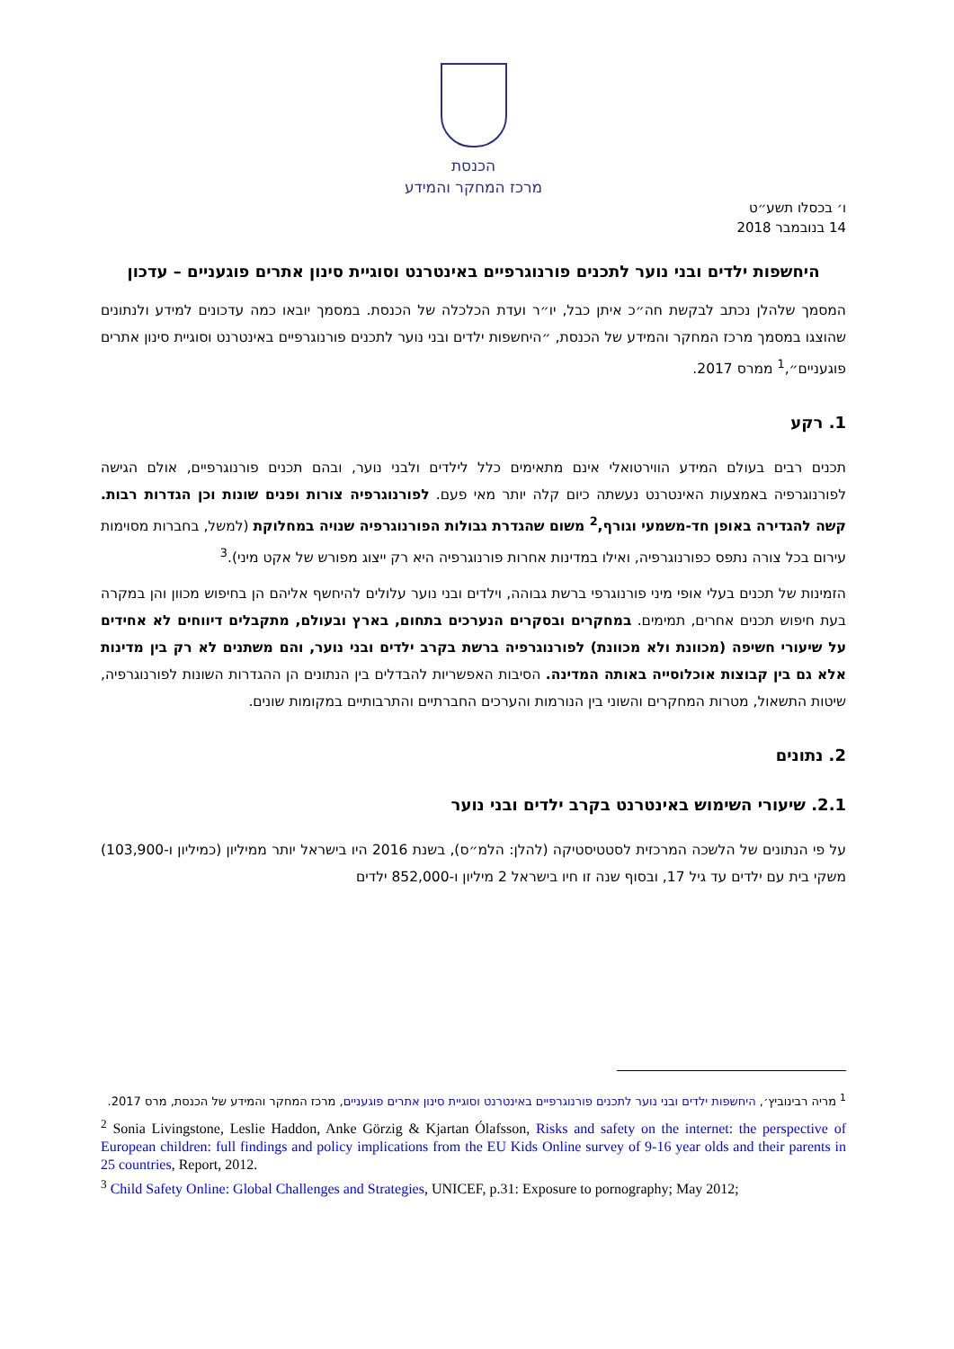הכנסת
מרכז המחקר והמידע
ו׳ בכסלו תשע״ט
14 בנובמבר 2018
היחשפות ילדים ובני נוער לתכנים פורנוגרפיים באינטרנט וסוגיית סינון אתרים פוגעניים – עדכון
המסמך שלהלן נכתב לבקשת חה״כ איתן כבל, יו״ר ועדת הכלכלה של הכנסת. במסמך יובאו כמה עדכונים למידע ולנתונים שהוצגו במסמך מרכז המחקר והמידע של הכנסת, ״היחשפות ילדים ובני נוער לתכנים פורנוגרפיים באינטרנט וסוגיית סינון אתרים פוגעניים״,<sup>1</sup> ממרס 2017.
1. רקע
תכנים רבים בעולם המידע הווירטואלי אינם מתאימים כלל לילדים ולבני נוער, ובהם תכנים פורנוגרפיים, אולם הגישה לפורנוגרפיה באמצעות האינטרנט נעשתה כיום קלה יותר מאי פעם. לפורנוגרפיה צורות ופנים שונות וכן הגדרות רבות. קשה להגדירה באופן חד-משמעי וגורף,<sup>2</sup> משום שהגדרת גבולות הפורנוגרפיה שנויה במחלוקת (למשל, בחברות מסוימות עירום בכל צורה נתפס כפורנוגרפיה, ואילו במדינות אחרות פורנוגרפיה היא רק ייצוג מפורש של אקט מיני).<sup>3</sup>
הזמינות של תכנים בעלי אופי מיני פורנוגרפי ברשת גבוהה, וילדים ובני נוער עלולים להיחשף אליהם הן בחיפוש מכוון והן במקרה בעת חיפוש תכנים אחרים, תמימים. במחקרים ובסקרים הנערכים בתחום, בארץ ובעולם, מתקבלים דיווחים לא אחידים על שיעורי חשיפה (מכוונת ולא מכוונת) לפורנוגרפיה ברשת בקרב ילדים ובני נוער, והם משתנים לא רק בין מדינות אלא גם בין קבוצות אוכלוסייה באותה המדינה. הסיבות האפשריות להבדלים בין הנתונים הן ההגדרות השונות לפורנוגרפיה, שיטות התשאול, מטרות המחקרים והשוני בין הנורמות והערכים החברתיים והתרבותיים במקומות שונים.
2. נתונים
2.1. שיעורי השימוש באינטרנט בקרב ילדים ובני נוער
על פי הנתונים של הלשכה המרכזית לסטטיסטיקה (להלן: הלמ״ס), בשנת 2016 היו בישראל יותר ממיליון (כמיליון ו-103,900) משקי בית עם ילדים עד גיל 17, ובסוף שנה זו חיו בישראל 2 מיליון ו-852,000 ילדים
<sup>1</sup> מריה רבינוביץ׳, היחשפות ילדים ובני נוער לתכנים פורנוגרפיים באינטרנט וסוגיית סינון אתרים פוגעניים, מרכז המחקר והמידע של הכנסת, מרס 2017.
<sup>2</sup> Sonia Livingstone, Leslie Haddon, Anke Görzig & Kjartan Ólafsson, Risks and safety on the internet: the perspective of European children: full findings and policy implications from the EU Kids Online survey of 9-16 year olds and their parents in 25 countries, Report, 2012.
<sup>3</sup> Child Safety Online: Global Challenges and Strategies, UNICEF, p.31: Exposure to pornography; May 2012;